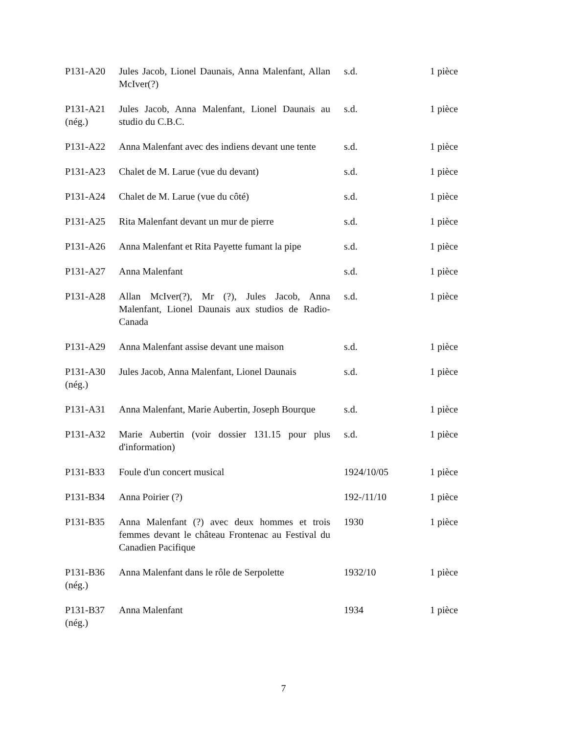| P131-A20 | Jules Jacob, Lionel Daunais, Anna Malenfant, Allan McIver(?) | s.d. | 1 pièce |
| P131-A21 (nég.) | Jules Jacob, Anna Malenfant, Lionel Daunais au studio du C.B.C. | s.d. | 1 pièce |
| P131-A22 | Anna Malenfant avec des indiens devant une tente | s.d. | 1 pièce |
| P131-A23 | Chalet de M. Larue (vue du devant) | s.d. | 1 pièce |
| P131-A24 | Chalet de M. Larue (vue du côté) | s.d. | 1 pièce |
| P131-A25 | Rita Malenfant devant un mur de pierre | s.d. | 1 pièce |
| P131-A26 | Anna Malenfant et Rita Payette fumant la pipe | s.d. | 1 pièce |
| P131-A27 | Anna Malenfant | s.d. | 1 pièce |
| P131-A28 | Allan McIver(?), Mr (?), Jules Jacob, Anna Malenfant, Lionel Daunais aux studios de Radio-Canada | s.d. | 1 pièce |
| P131-A29 | Anna Malenfant assise devant une maison | s.d. | 1 pièce |
| P131-A30 (nég.) | Jules Jacob, Anna Malenfant, Lionel Daunais | s.d. | 1 pièce |
| P131-A31 | Anna Malenfant, Marie Aubertin, Joseph Bourque | s.d. | 1 pièce |
| P131-A32 | Marie Aubertin (voir dossier 131.15 pour plus d'information) | s.d. | 1 pièce |
| P131-B33 | Foule d'un concert musical | 1924/10/05 | 1 pièce |
| P131-B34 | Anna Poirier (?) | 192-/11/10 | 1 pièce |
| P131-B35 | Anna Malenfant (?) avec deux hommes et trois femmes devant le château Frontenac au Festival du Canadien Pacifique | 1930 | 1 pièce |
| P131-B36 (nég.) | Anna Malenfant dans le rôle de Serpolette | 1932/10 | 1 pièce |
| P131-B37 (nég.) | Anna Malenfant | 1934 | 1 pièce |
7